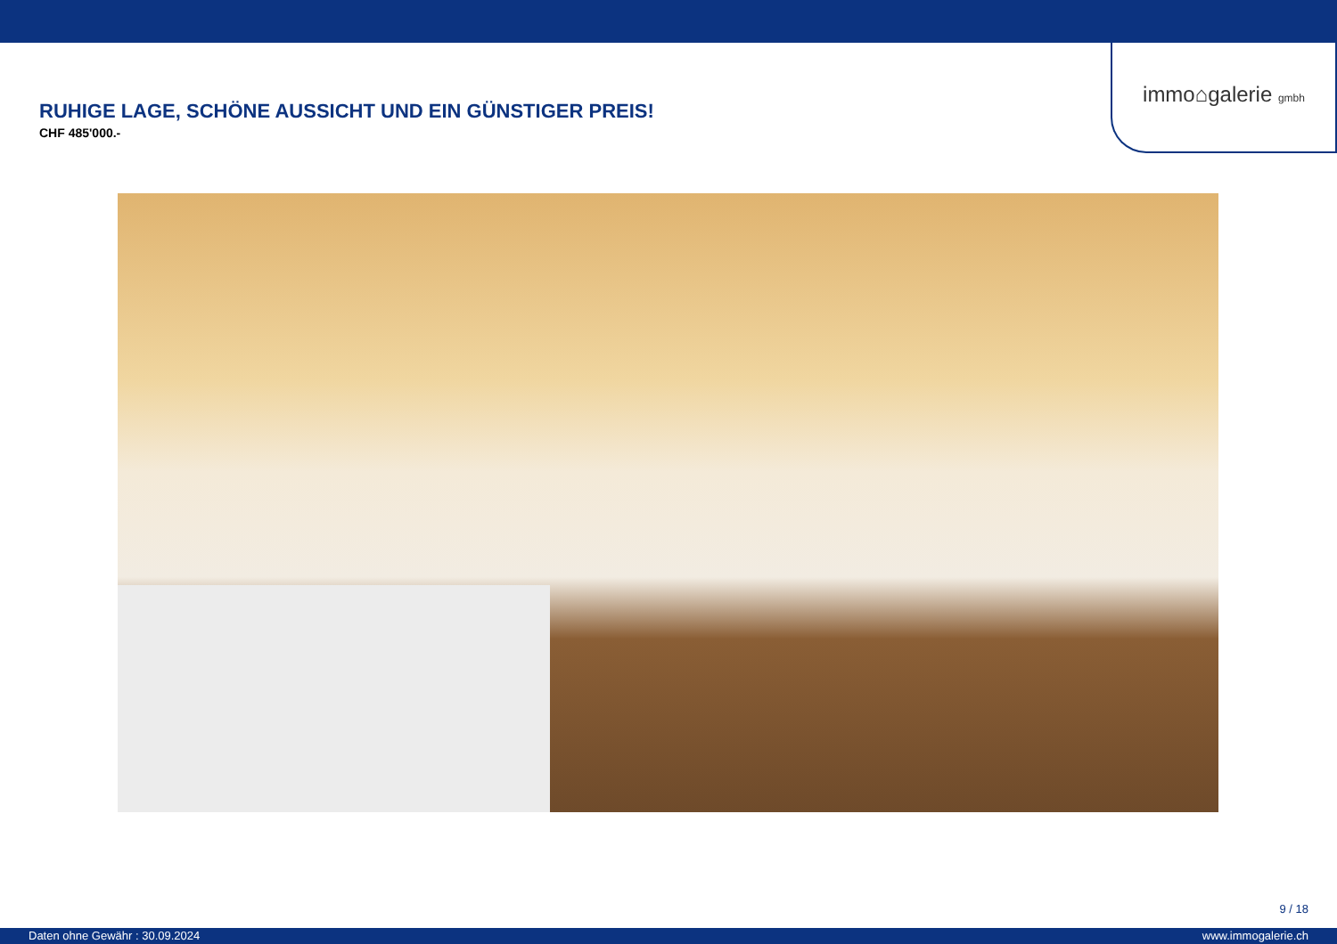immo⌂galerie gmbh
RUHIGE LAGE, SCHÖNE AUSSICHT UND EIN GÜNSTIGER PREIS!
CHF 485'000.-
9 / 18
Daten ohne Gewähr : 30.09.2024 www.immogalerie.ch